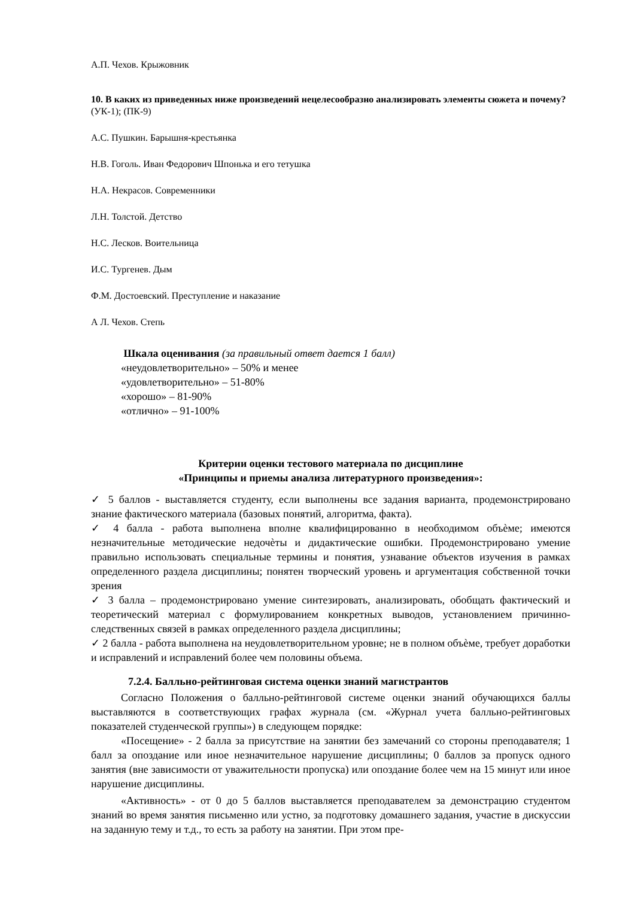А.П. Чехов. Крыжовник
10. В каких из приведенных ниже произведений нецелесообразно анализировать элементы сюжета и почему? (УК-1); (ПК-9)
А.С. Пушкин. Барышня-крестьянка
Н.В. Гоголь. Иван Федорович Шпонька и его тетушка
Н.А. Некрасов. Современники
Л.Н. Толстой. Детство
Н.С. Лесков. Воительница
И.С. Тургенев. Дым
Ф.М. Достоевский. Преступление и наказание
А Л. Чехов. Степь
Шкала оценивания (за правильный ответ дается 1 балл)
«неудовлетворительно» – 50% и менее
«удовлетворительно» – 51-80%
«хорошо» – 81-90%
«отлично» – 91-100%
Критерии оценки тестового материала по дисциплине
«Принципы и приемы анализа литературного произведения»:
✓ 5 баллов - выставляется студенту, если выполнены все задания варианта, продемонстрировано знание фактического материала (базовых понятий, алгоритма, факта).
✓ 4 балла - работа выполнена вполне квалифицированно в необходимом объѐме; имеются незначительные методические недочѐты и дидактические ошибки. Продемонстрировано умение правильно использовать специальные термины и понятия, узнавание объектов изучения в рамках определенного раздела дисциплины; понятен творческий уровень и аргументация собственной точки зрения
✓ 3 балла – продемонстрировано умение синтезировать, анализировать, обобщать фактический и теоретический материал с формулированием конкретных выводов, установлением причинно-следственных связей в рамках определенного раздела дисциплины;
✓ 2 балла - работа выполнена на неудовлетворительном уровне; не в полном объѐме, требует доработки и исправлений и исправлений более чем половины объема.
7.2.4. Балльно-рейтинговая система оценки знаний магистрантов
Согласно Положения о балльно-рейтинговой системе оценки знаний обучающихся баллы выставляются в соответствующих графах журнала (см. «Журнал учета балльно-рейтинговых показателей студенческой группы») в следующем порядке:
«Посещение» - 2 балла за присутствие на занятии без замечаний со стороны преподавателя; 1 балл за опоздание или иное незначительное нарушение дисциплины; 0 баллов за пропуск одного занятия (вне зависимости от уважительности пропуска) или опоздание более чем на 15 минут или иное нарушение дисциплины.
«Активность» - от 0 до 5 баллов выставляется преподавателем за демонстрацию студентом знаний во время занятия письменно или устно, за подготовку домашнего задания, участие в дискуссии на заданную тему и т.д., то есть за работу на занятии. При этом пре-